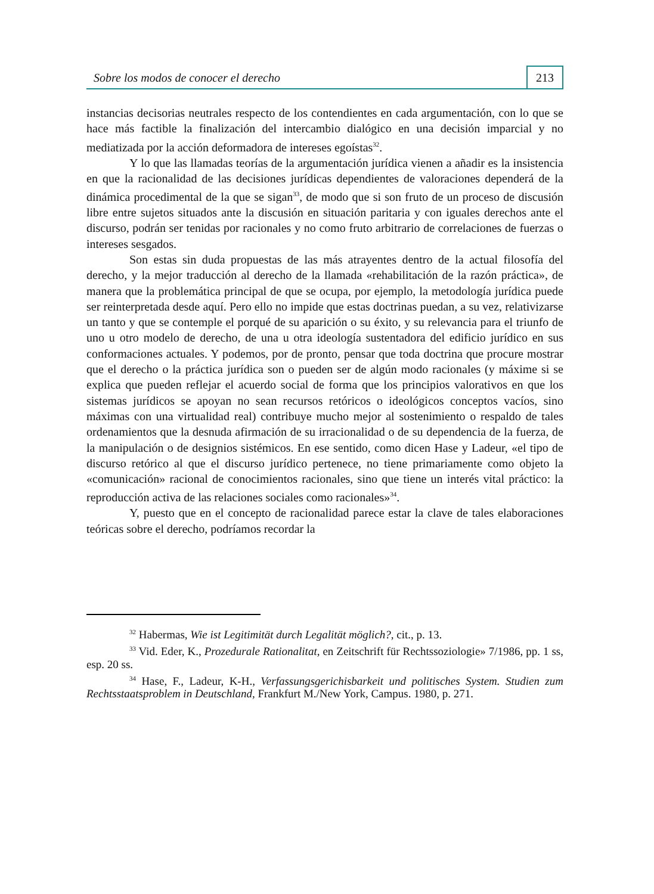Sobre los modos de conocer el derecho 213
instancias decisorias neutrales respecto de los contendientes en cada argumentación, con lo que se hace más factible la finalización del intercambio dialógico en una decisión imparcial y no mediatizada por la acción deformadora de intereses egoístas<sup>32</sup>.
Y lo que las llamadas teorías de la argumentación jurídica vienen a añadir es la insistencia en que la racionalidad de las decisiones jurídicas dependientes de valoraciones dependerá de la dinámica procedimental de la que se sigan<sup>33</sup>, de modo que si son fruto de un proceso de discusión libre entre sujetos situados ante la discusión en situación paritaria y con iguales derechos ante el discurso, podrán ser tenidas por racionales y no como fruto arbitrario de correlaciones de fuerzas o intereses sesgados.
Son estas sin duda propuestas de las más atrayentes dentro de la actual filosofía del derecho, y la mejor traducción al derecho de la llamada «rehabilitación de la razón práctica», de manera que la problemática principal de que se ocupa, por ejemplo, la metodología jurídica puede ser reinterpretada desde aquí. Pero ello no impide que estas doctrinas puedan, a su vez, relativizarse un tanto y que se contemple el porqué de su aparición o su éxito, y su relevancia para el triunfo de uno u otro modelo de derecho, de una u otra ideología sustentadora del edificio jurídico en sus conformaciones actuales. Y podemos, por de pronto, pensar que toda doctrina que procure mostrar que el derecho o la práctica jurídica son o pueden ser de algún modo racionales (y máxime si se explica que pueden reflejar el acuerdo social de forma que los principios valorativos en que los sistemas jurídicos se apoyan no sean recursos retóricos o ideológicos conceptos vacíos, sino máximas con una virtualidad real) contribuye mucho mejor al sostenimiento o respaldo de tales ordenamientos que la desnuda afirmación de su irracionalidad o de su dependencia de la fuerza, de la manipulación o de designios sistémicos. En ese sentido, como dicen Hase y Ladeur, «el tipo de discurso retórico al que el discurso jurídico pertenece, no tiene primariamente como objeto la «comunicación» racional de conocimientos racionales, sino que tiene un interés vital práctico: la reproducción activa de las relaciones sociales como racionales»<sup>34</sup>.
Y, puesto que en el concepto de racionalidad parece estar la clave de tales elaboraciones teóricas sobre el derecho, podríamos recordar la
<sup>32</sup> Habermas, Wie ist Legitimität durch Legalität möglich?, cit., p. 13.
<sup>33</sup> Vid. Eder, K., Prozedurale Rationalitat, en Zeitschrift für Rechtssoziologie» 7/1986, pp. 1 ss, esp. 20 ss.
<sup>34</sup> Hase, F., Ladeur, K-H., Verfassungsgerichisbarkeit und politisches System. Studien zum Rechtsstaatsproblem in Deutschland, Frankfurt M./New York, Campus. 1980, p. 271.